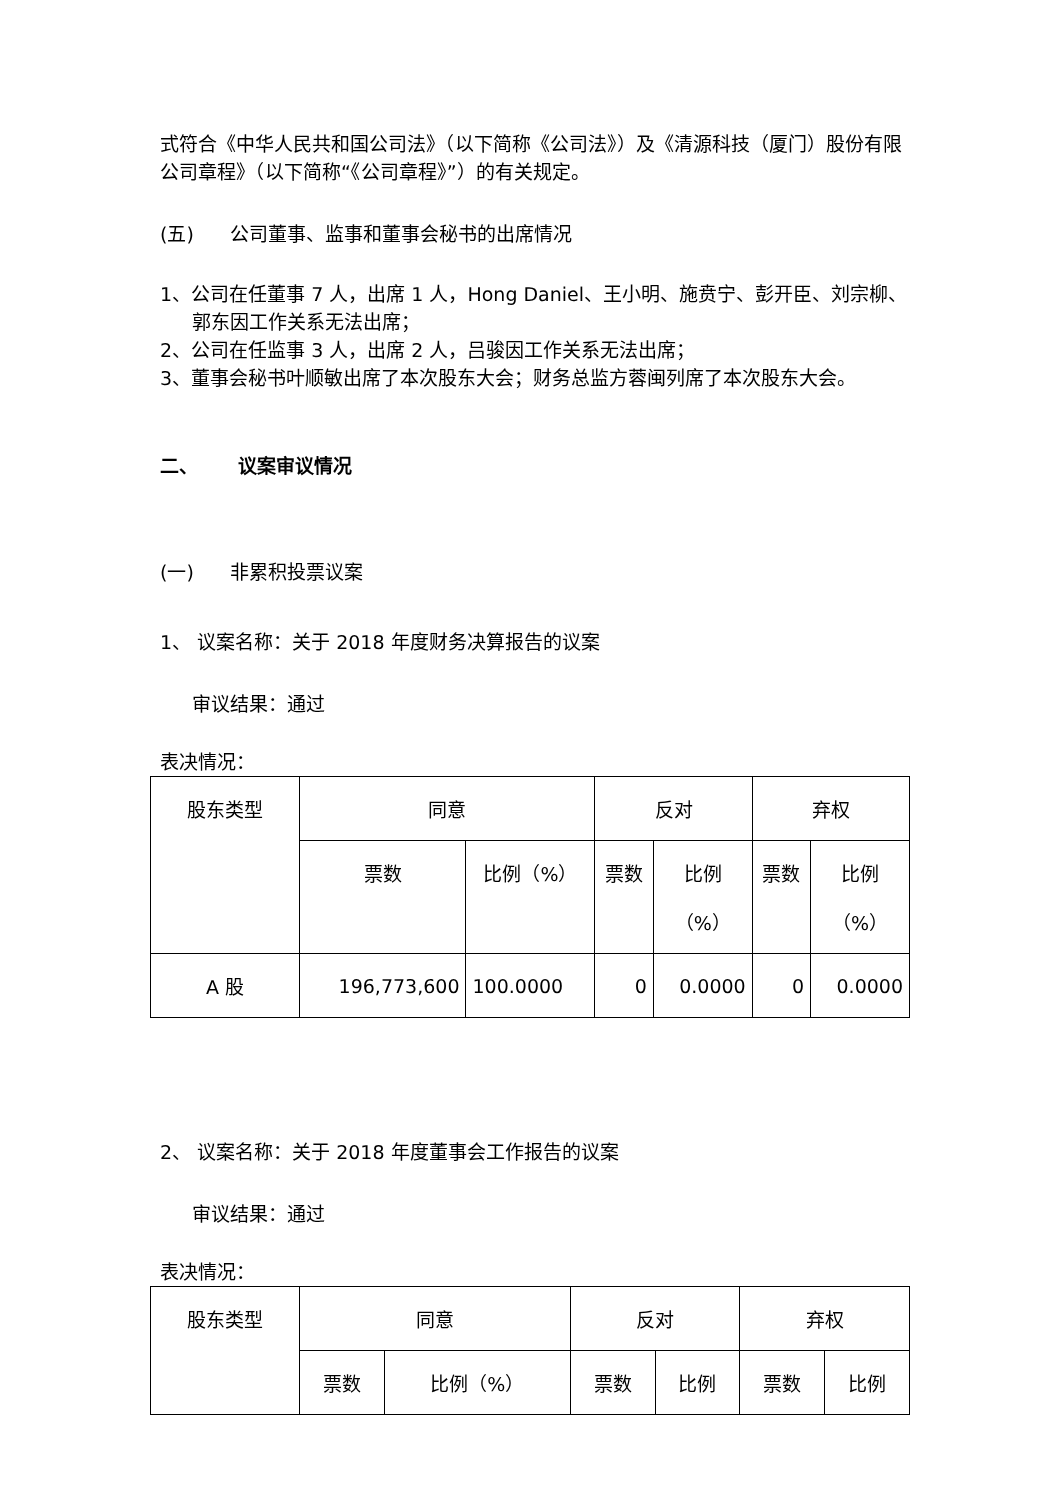式符合《中华人民共和国公司法》（以下简称《公司法》）及《清源科技（厦门）股份有限公司章程》（以下简称“《公司章程》”）的有关规定。
(五) 公司董事、监事和董事会秘书的出席情况
1、公司在任董事 7 人，出席 1 人，Hong Daniel、王小明、施贲宁、彭开臣、刘宗柳、郭东因工作关系无法出席；
2、公司在任监事 3 人，出席 2 人，吕骏因工作关系无法出席；
3、董事会秘书叶顺敏出席了本次股东大会；财务总监方蓉闽列席了本次股东大会。
二、 议案审议情况
(一) 非累积投票议案
1、 议案名称：关于 2018 年度财务决算报告的议案
审议结果：通过
表决情况：
| 股东类型 | 同意 | | 反对 | | 弃权 | |
| --- | --- | --- | --- | --- | --- | --- |
| | 票数 | 比例（%） | 票数 | 比例 （%） | 票数 | 比例 （%） |
| A 股 | 196,773,600 | 100.0000 | 0 | 0.0000 | 0 | 0.0000 |
2、 议案名称：关于 2018 年度董事会工作报告的议案
审议结果：通过
表决情况：
| 股东类型 | 同意 | | 反对 | | 弃权 | |
| --- | --- | --- | --- | --- | --- | --- |
| | 票数 | 比例（%） | 票数 | 比例 | 票数 | 比例 |